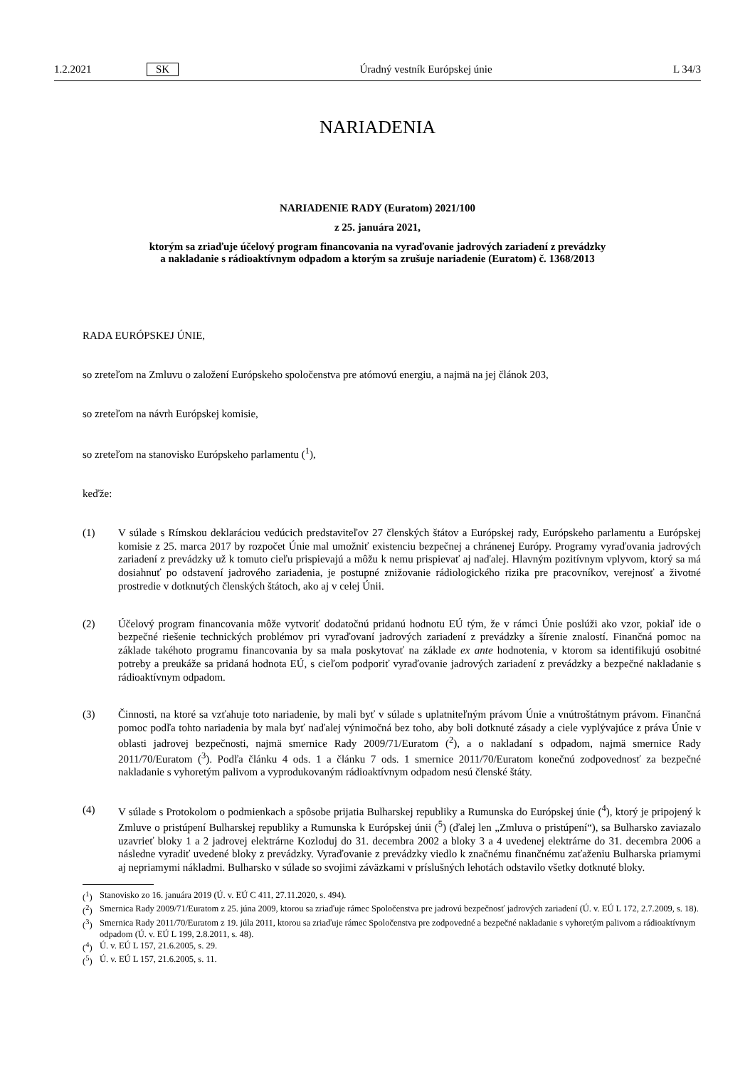1.2.2021 SK Úradný vestník Európskej únie L 34/3
NARIADENIA
NARIADENIE RADY (Euratom) 2021/100
z 25. januára 2021,
ktorým sa zriaďuje účelový program financovania na vyraďovanie jadrových zariadení z prevádzky
a nakladanie s rádioaktívnym odpadom a ktorým sa zrušuje nariadenie (Euratom) č. 1368/2013
RADA EURÓPSKEJ ÚNIE,
so zreteľom na Zmluvu o založení Európskeho spoločenstva pre atómovú energiu, a najmä na jej článok 203,
so zreteľom na návrh Európskej komisie,
so zreteľom na stanovisko Európskeho parlamentu (<sup>1</sup>),
keďže:
(1) V súlade s Rímskou deklaráciou vedúcich predstaviteľov 27 členských štátov a Európskej rady, Európskeho parlamentu a Európskej komisie z 25. marca 2017 by rozpočet Únie mal umožniť existenciu bezpečnej a chránenej Európy. Programy vyraďovania jadrových zariadení z prevádzky už k tomuto cieľu prispievajú a môžu k nemu prispievať aj naďalej. Hlavným pozitívnym vplyvom, ktorý sa má dosiahnuť po odstavení jadrového zariadenia, je postupné znižovanie rádiologického rizika pre pracovníkov, verejnosť a životné prostredie v dotknutých členských štátoch, ako aj v celej Únii.
(2) Účelový program financovania môže vytvoriť dodatočnú pridanú hodnotu EÚ tým, že v rámci Únie poslúži ako vzor, pokiaľ ide o bezpečné riešenie technických problémov pri vyraďovaní jadrových zariadení z prevádzky a šírenie znalostí. Finančná pomoc na základe takéhoto programu financovania by sa mala poskytovať na základe ex ante hodnotenia, v ktorom sa identifikujú osobitné potreby a preukáže sa pridaná hodnota EÚ, s cieľom podporiť vyraďovanie jadrových zariadení z prevádzky a bezpečné nakladanie s rádioaktívnym odpadom.
(3) Činnosti, na ktoré sa vzťahuje toto nariadenie, by mali byť v súlade s uplatniteľným právom Únie a vnútroštátnym právom. Finančná pomoc podľa tohto nariadenia by mala byť naďalej výnimočná bez toho, aby boli dotknuté zásady a ciele vyplývajúce z práva Únie v oblasti jadrovej bezpečnosti, najmä smernice Rady 2009/71/Euratom (<sup>2</sup>), a o nakladaní s odpadom, najmä smernice Rady 2011/70/Euratom (<sup>3</sup>). Podľa článku 4 ods. 1 a článku 7 ods. 1 smernice 2011/70/Euratom konečnú zodpovednosť za bezpečné nakladanie s vyhoretým palivom a vyprodukovaným rádioaktívnym odpadom nesú členské štáty.
(4) V súlade s Protokolom o podmienkach a spôsobe prijatia Bulharskej republiky a Rumunska do Európskej únie (<sup>4</sup>), ktorý je pripojený k Zmluve o pristúpení Bulharskej republiky a Rumunska k Európskej únii (<sup>5</sup>) (ďalej len „Zmluva o pristúpení“), sa Bulharsko zaviazalo uzavrieť bloky 1 a 2 jadrovej elektrárne Kozloduj do 31. decembra 2002 a bloky 3 a 4 uvedenej elektrárne do 31. decembra 2006 a následne vyradiť uvedené bloky z prevádzky. Vyraďovanie z prevádzky viedlo k značnému finančnému zaťaženiu Bulharska priamymi aj nepriamymi nákladmi. Bulharsko v súlade so svojimi záväzkami v príslušných lehotách odstavilo všetky dotknuté bloky.
(<sup>1</sup>) Stanovisko zo 16. januára 2019 (Ú. v. EÚ C 411, 27.11.2020, s. 494).
(<sup>2</sup>) Smernica Rady 2009/71/Euratom z 25. júna 2009, ktorou sa zriaďuje rámec Spoločenstva pre jadrovú bezpečnosť jadrových zariadení (Ú. v. EÚ L 172, 2.7.2009, s. 18).
(<sup>3</sup>) Smernica Rady 2011/70/Euratom z 19. júla 2011, ktorou sa zriaďuje rámec Spoločenstva pre zodpovedné a bezpečné nakladanie s vyhoretým palivom a rádioaktívnym odpadom (Ú. v. EÚ L 199, 2.8.2011, s. 48).
(<sup>4</sup>) Ú. v. EÚ L 157, 21.6.2005, s. 29.
(<sup>5</sup>) Ú. v. EÚ L 157, 21.6.2005, s. 11.